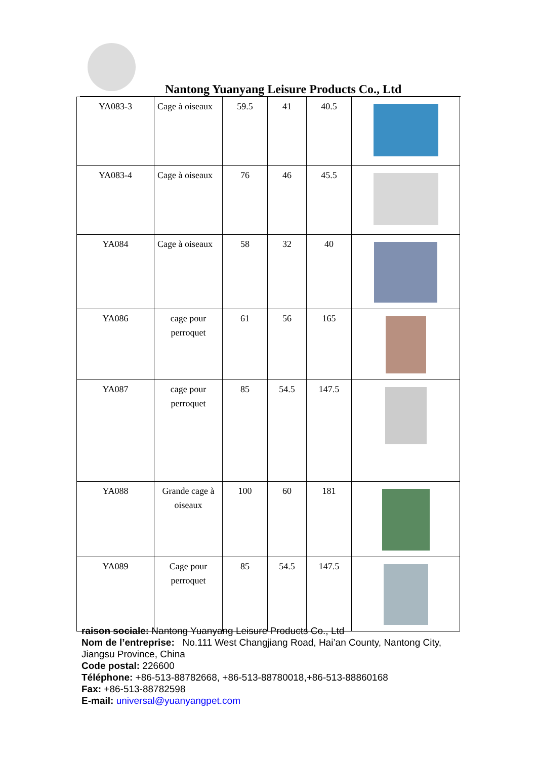Nantong Yuanyang Leisure Products Co., Ltd
| YA083-3 | Cage à oiseaux | 59.5 | 41 | 40.5 | |
| YA083-4 | Cage à oiseaux | 76 | 46 | 45.5 | |
| YA084 | Cage à oiseaux | 58 | 32 | 40 | |
| YA086 | cage pour perroquet | 61 | 56 | 165 | |
| YA087 | cage pour perroquet | 85 | 54.5 | 147.5 | |
| YA088 | Grande cage à oiseaux | 100 | 60 | 181 | |
| YA089 | Cage pour perroquet | 85 | 54.5 | 147.5 | |
raison sociale: Nantong Yuanyang Leisure Products Co., Ltd
Nom de l’entreprise: No.111 West Changjiang Road, Hai’an County, Nantong City, Jiangsu Province, China
Code postal: 226600
Téléphone: +86-513-88782668, +86-513-88780018,+86-513-88860168
Fax: +86-513-88782598
E-mail: universal@yuanyangpet.com